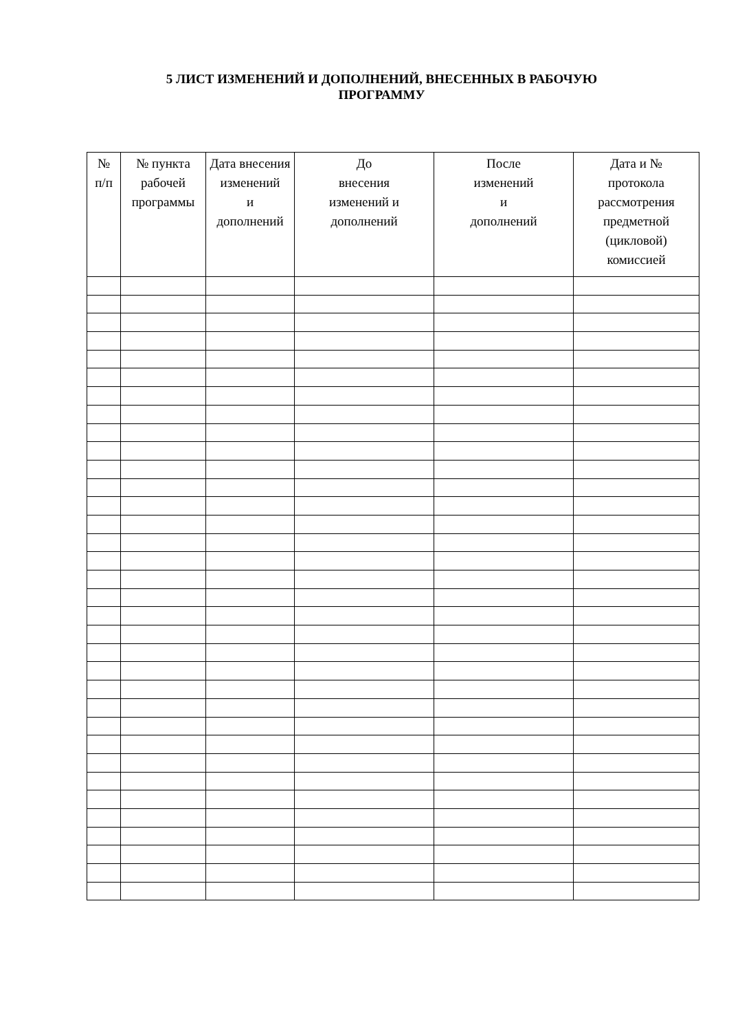5 ЛИСТ ИЗМЕНЕНИЙ И ДОПОЛНЕНИЙ, ВНЕСЕННЫХ В РАБОЧУЮ
ПРОГРАММУ
| № п/п | № пункта рабочей программы | Дата внесения изменений и дополнений | До внесения изменений и дополнений | После изменений и дополнений | Дата и № протокола рассмотрения предметной (цикловой) комиссией |
| --- | --- | --- | --- | --- | --- |